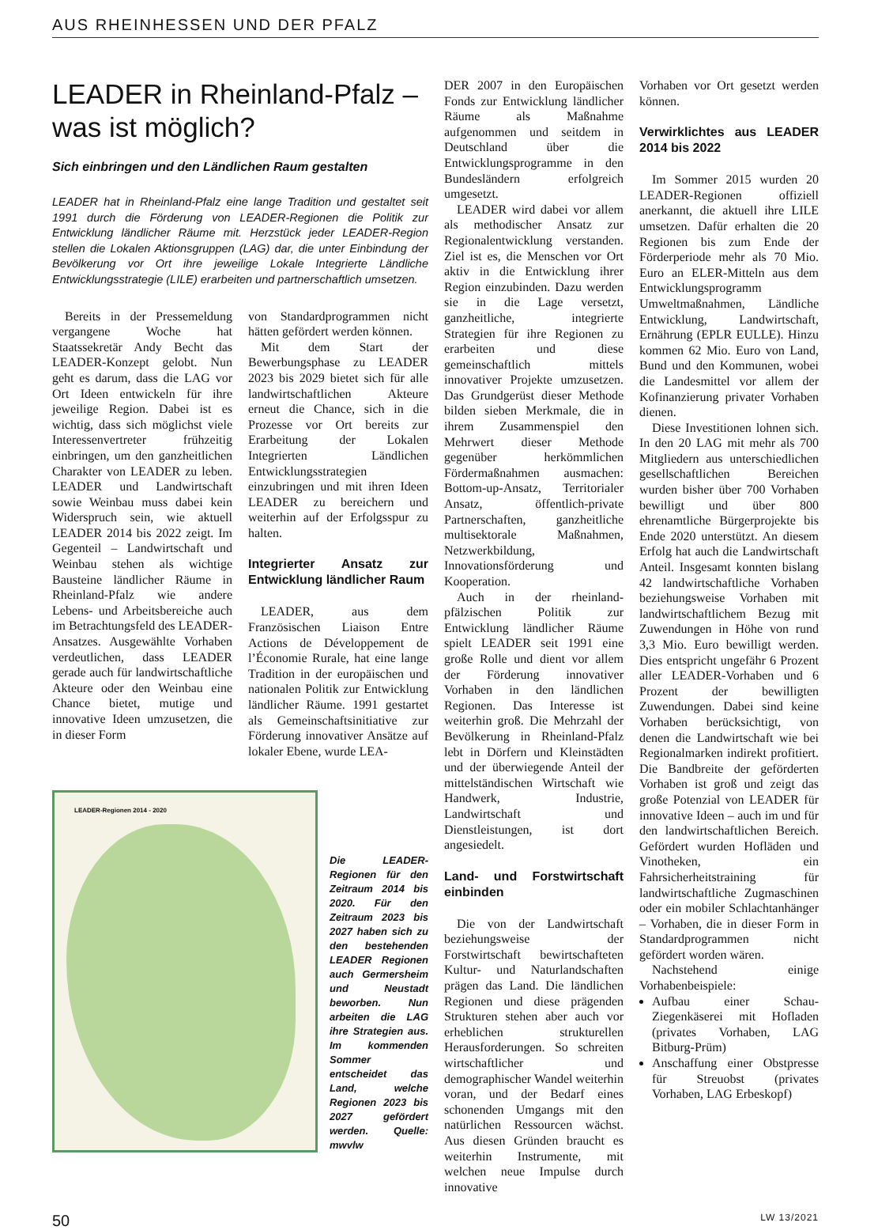AUS RHEINHESSEN UND DER PFALZ
LEADER in Rheinland-Pfalz –
was ist möglich?
Sich einbringen und den Ländlichen Raum gestalten
LEADER hat in Rheinland-Pfalz eine lange Tradition und gestaltet seit 1991 durch die Förderung von LEADER-Regionen die Politik zur Entwicklung ländlicher Räume mit. Herzstück jeder LEADER-Region stellen die Lokalen Aktionsgruppen (LAG) dar, die unter Einbindung der Bevölkerung vor Ort ihre jeweilige Lokale Integrierte Ländliche Entwicklungsstrategie (LILE) erarbeiten und partnerschaftlich umsetzen.
Bereits in der Pressemeldung vergangene Woche hat Staatssekretär Andy Becht das LEADER-Konzept gelobt. Nun geht es darum, dass die LAG vor Ort Ideen entwickeln für ihre jeweilige Region. Dabei ist es wichtig, dass sich möglichst viele Interessenvertreter frühzeitig einbringen, um den ganzheitlichen Charakter von LEADER zu leben. LEADER und Landwirtschaft sowie Weinbau muss dabei kein Widerspruch sein, wie aktuell LEADER 2014 bis 2022 zeigt. Im Gegenteil – Landwirtschaft und Weinbau stehen als wichtige Bausteine ländlicher Räume in Rheinland-Pfalz wie andere Lebens- und Arbeitsbereiche auch im Betrachtungsfeld des LEADER-Ansatzes. Ausgewählte Vorhaben verdeutlichen, dass LEADER gerade auch für landwirtschaftliche Akteure oder den Weinbau eine Chance bietet, mutige und innovative Ideen umzusetzen, die in dieser Form
von Standardprogrammen nicht hätten gefördert werden können.
Mit dem Start der Bewerbungsphase zu LEADER 2023 bis 2029 bietet sich für alle landwirtschaftlichen Akteure erneut die Chance, sich in die Prozesse vor Ort bereits zur Erarbeitung der Lokalen Integrierten Ländlichen Entwicklungsstrategien einzubringen und mit ihren Ideen LEADER zu bereichern und weiterhin auf der Erfolgsspur zu halten.
Integrierter Ansatz zur Entwicklung ländlicher Raum
LEADER, aus dem Französischen Liaison Entre Actions de Développement de l’Économie Rurale, hat eine lange Tradition in der europäischen und nationalen Politik zur Entwicklung ländlicher Räume. 1991 gestartet als Gemeinschaftsinitiative zur Förderung innovativer Ansätze auf lokaler Ebene, wurde LEA-
LEADER-Regionen 2014 - 2020
Die LEADER-Regionen für den Zeitraum 2014 bis 2020. Für den Zeitraum 2023 bis 2027 haben sich zu den bestehenden LEADER Regionen auch Germersheim und Neustadt beworben. Nun arbeiten die LAG ihre Strategien aus. Im kommenden Sommer entscheidet das Land, welche Regionen 2023 bis 2027 gefördert werden. Quelle: mwvlw
DER 2007 in den Europäischen Fonds zur Entwicklung ländlicher Räume als Maßnahme aufgenommen und seitdem in Deutschland über die Entwicklungsprogramme in den Bundesländern erfolgreich umgesetzt.
LEADER wird dabei vor allem als methodischer Ansatz zur Regionalentwicklung verstanden. Ziel ist es, die Menschen vor Ort aktiv in die Entwicklung ihrer Region einzubinden. Dazu werden sie in die Lage versetzt, ganzheitliche, integrierte Strategien für ihre Regionen zu erarbeiten und diese gemeinschaftlich mittels innovativer Projekte umzusetzen. Das Grundgerüst dieser Methode bilden sieben Merkmale, die in ihrem Zusammenspiel den Mehrwert dieser Methode gegenüber herkömmlichen Fördermaßnahmen ausmachen: Bottom-up-Ansatz, Territorialer Ansatz, öffentlich-private Partnerschaften, ganzheitliche multisektorale Maßnahmen, Netzwerkbildung, Innovationsförderung und Kooperation.
Auch in der rheinland-pfälzischen Politik zur Entwicklung ländlicher Räume spielt LEADER seit 1991 eine große Rolle und dient vor allem der Förderung innovativer Vorhaben in den ländlichen Regionen. Das Interesse ist weiterhin groß. Die Mehrzahl der Bevölkerung in Rheinland-Pfalz lebt in Dörfern und Kleinstädten und der überwiegende Anteil der mittelständischen Wirtschaft wie Handwerk, Industrie, Landwirtschaft und Dienstleistungen, ist dort angesiedelt.
Land- und Forstwirtschaft einbinden
Die von der Landwirtschaft beziehungsweise der Forstwirtschaft bewirtschafteten Kultur- und Naturlandschaften prägen das Land. Die ländlichen Regionen und diese prägenden Strukturen stehen aber auch vor erheblichen strukturellen Herausforderungen. So schreiten wirtschaftlicher und demographischer Wandel weiterhin voran, und der Bedarf eines schonenden Umgangs mit den natürlichen Ressourcen wächst. Aus diesen Gründen braucht es weiterhin Instrumente, mit welchen neue Impulse durch innovative
Vorhaben vor Ort gesetzt werden können.
Verwirklichtes aus LEADER 2014 bis 2022
Im Sommer 2015 wurden 20 LEADER-Regionen offiziell anerkannt, die aktuell ihre LILE umsetzen. Dafür erhalten die 20 Regionen bis zum Ende der Förderperiode mehr als 70 Mio. Euro an ELER-Mitteln aus dem Entwicklungsprogramm Umweltmaßnahmen, Ländliche Entwicklung, Landwirtschaft, Ernährung (EPLR EULLE). Hinzu kommen 62 Mio. Euro von Land, Bund und den Kommunen, wobei die Landesmittel vor allem der Kofinanzierung privater Vorhaben dienen.
Diese Investitionen lohnen sich. In den 20 LAG mit mehr als 700 Mitgliedern aus unterschiedlichen gesellschaftlichen Bereichen wurden bisher über 700 Vorhaben bewilligt und über 800 ehrenamtliche Bürgerprojekte bis Ende 2020 unterstützt. An diesem Erfolg hat auch die Landwirtschaft Anteil. Insgesamt konnten bislang 42 landwirtschaftliche Vorhaben beziehungsweise Vorhaben mit landwirtschaftlichem Bezug mit Zuwendungen in Höhe von rund 3,3 Mio. Euro bewilligt werden. Dies entspricht ungefähr 6 Prozent aller LEADER-Vorhaben und 6 Prozent der bewilligten Zuwendungen. Dabei sind keine Vorhaben berücksichtigt, von denen die Landwirtschaft wie bei Regionalmarken indirekt profitiert. Die Bandbreite der geförderten Vorhaben ist groß und zeigt das große Potenzial von LEADER für innovative Ideen – auch im und für den landwirtschaftlichen Bereich. Gefördert wurden Hofläden und Vinotheken, ein Fahrsicherheitstraining für landwirtschaftliche Zugmaschinen oder ein mobiler Schlachtanhänger – Vorhaben, die in dieser Form in Standardprogrammen nicht gefördert worden wären.
Nachstehend einige Vorhabenbeispiele:
Aufbau einer Schau-Ziegenkäserei mit Hofladen (privates Vorhaben, LAG Bitburg-Prüm)
Anschaffung einer Obstpresse für Streuobst (privates Vorhaben, LAG Erbeskopf)
50 LW 13/2021